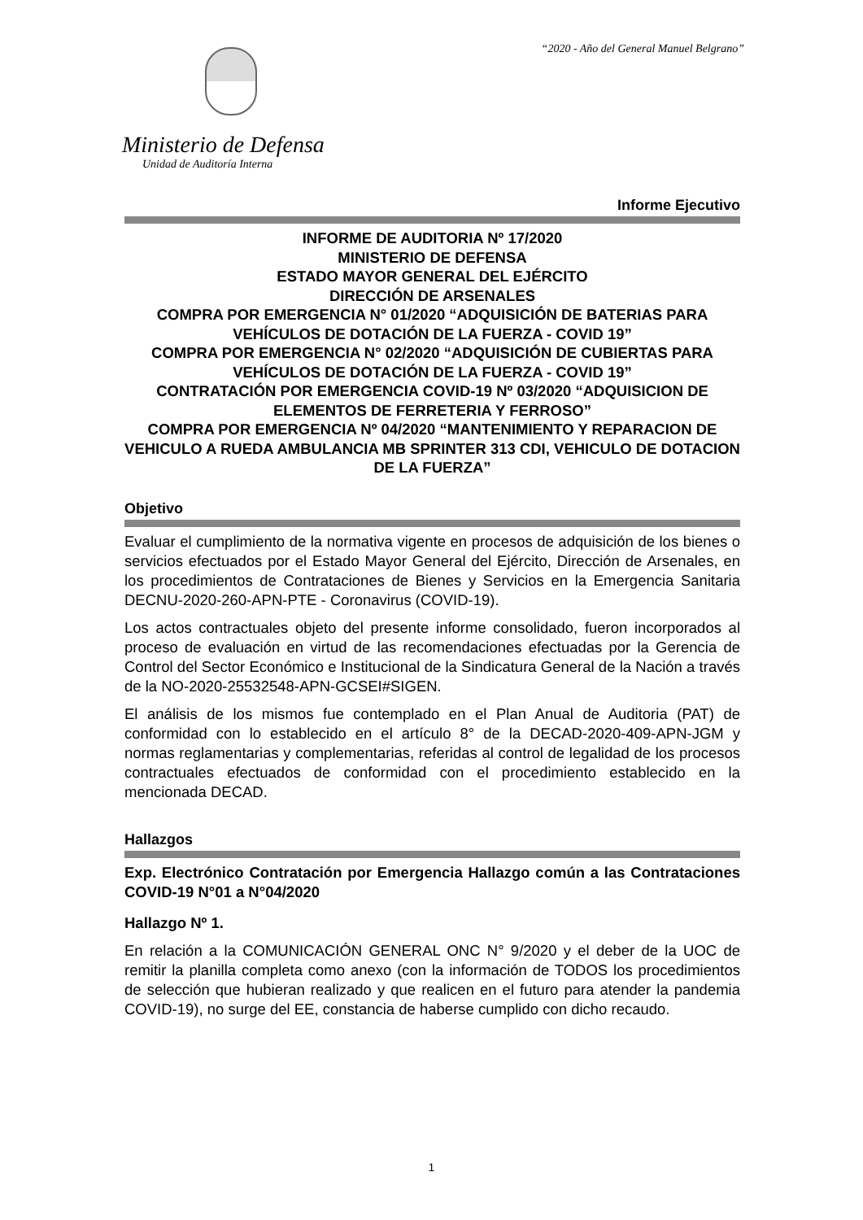“2020 - Año del General Manuel Belgrano”
Ministerio de Defensa
Unidad de Auditoría Interna
Informe Ejecutivo
INFORME DE AUDITORIA Nº 17/2020
MINISTERIO DE DEFENSA
ESTADO MAYOR GENERAL DEL EJÉRCITO
DIRECCIÓN DE ARSENALES
COMPRA POR EMERGENCIA N° 01/2020 “ADQUISICIÓN DE BATERIAS PARA VEHÍCULOS DE DOTACIÓN DE LA FUERZA - COVID 19”
COMPRA POR EMERGENCIA N° 02/2020 “ADQUISICIÓN DE CUBIERTAS PARA VEHÍCULOS DE DOTACIÓN DE LA FUERZA - COVID 19”
CONTRATACIÓN POR EMERGENCIA COVID-19 Nº 03/2020 “ADQUISICION DE ELEMENTOS DE FERRETERIA Y FERROSO”
COMPRA POR EMERGENCIA Nº 04/2020 “MANTENIMIENTO Y REPARACION DE VEHICULO A RUEDA AMBULANCIA MB SPRINTER 313 CDI, VEHICULO DE DOTACION DE LA FUERZA”
Objetivo
Evaluar el cumplimiento de la normativa vigente en procesos de adquisición de los bienes o servicios efectuados por el Estado Mayor General del Ejército, Dirección de Arsenales, en los procedimientos de Contrataciones de Bienes y Servicios en la Emergencia Sanitaria DECNU-2020-260-APN-PTE - Coronavirus (COVID-19).
Los actos contractuales objeto del presente informe consolidado, fueron incorporados al proceso de evaluación en virtud de las recomendaciones efectuadas por la Gerencia de Control del Sector Económico e Institucional de la Sindicatura General de la Nación a través de la NO-2020-25532548-APN-GCSEI#SIGEN.
El análisis de los mismos fue contemplado en el Plan Anual de Auditoria (PAT) de conformidad con lo establecido en el artículo 8° de la DECAD-2020-409-APN-JGM y normas reglamentarias y complementarias, referidas al control de legalidad de los procesos contractuales efectuados de conformidad con el procedimiento establecido en la mencionada DECAD.
Hallazgos
Exp. Electrónico Contratación por Emergencia Hallazgo común a las Contrataciones COVID-19 N°01 a N°04/2020
Hallazgo Nº 1.
En relación a la COMUNICACIÓN GENERAL ONC N° 9/2020 y el deber de la UOC de remitir la planilla completa como anexo (con la información de TODOS los procedimientos de selección que hubieran realizado y que realicen en el futuro para atender la pandemia COVID-19), no surge del EE, constancia de haberse cumplido con dicho recaudo.
1